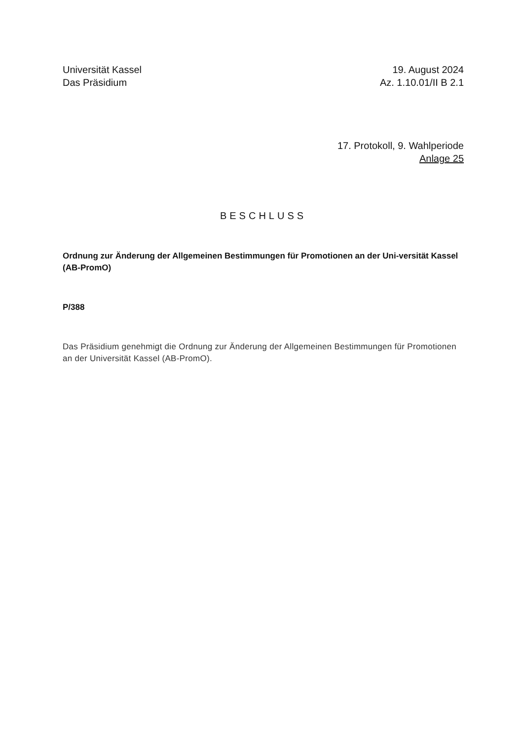Universität Kassel
Das Präsidium
19. August 2024
Az. 1.10.01/II B 2.1
17. Protokoll, 9. Wahlperiode
Anlage 25
BESCHLUSS
Ordnung zur Änderung der Allgemeinen Bestimmungen für Promotionen an der Uni-versität Kassel (AB-PromO)
P/388
Das Präsidium genehmigt die Ordnung zur Änderung der Allgemeinen Bestimmungen für Promotionen an der Universität Kassel (AB-PromO).